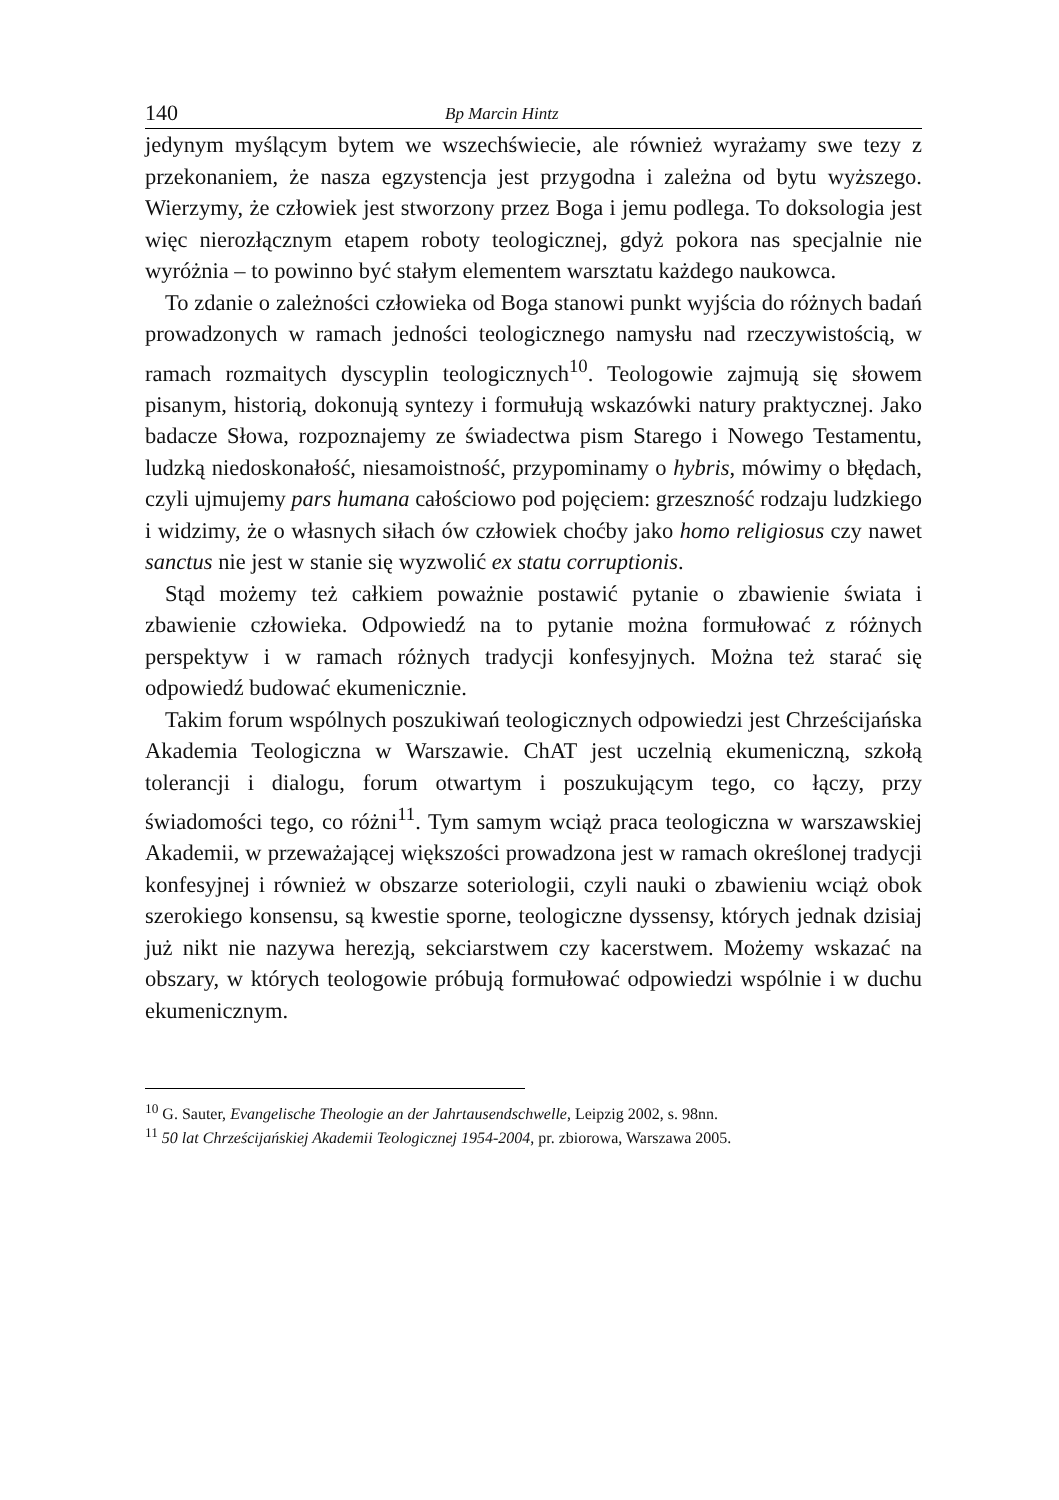140 Bp Marcin Hintz
jedynym myślącym bytem we wszechświecie, ale również wyrażamy swe tezy z przekonaniem, że nasza egzystencja jest przygodna i zależna od bytu wyższego. Wierzymy, że człowiek jest stworzony przez Boga i jemu podlega. To doksologia jest więc nierozłącznym etapem roboty teologicznej, gdyż pokora nas specjalnie nie wyróżnia – to powinno być stałym elementem warsztatu każdego naukowca.
To zdanie o zależności człowieka od Boga stanowi punkt wyjścia do różnych badań prowadzonych w ramach jedności teologicznego namysłu nad rzeczywistością, w ramach rozmaitych dyscyplin teologicznych<sup>10</sup>. Teologowie zajmują się słowem pisanym, historią, dokonują syntezy i formułują wskazówki natury praktycznej. Jako badacze Słowa, rozpoznajemy ze świadectwa pism Starego i Nowego Testamentu, ludzką niedoskonałość, niesamoistność, przypominamy o hybris, mówimy o błędach, czyli ujmujemy pars humana całościowo pod pojęciem: grzeszność rodzaju ludzkiego i widzimy, że o własnych siłach ów człowiek choćby jako homo religiosus czy nawet sanctus nie jest w stanie się wyzwolić ex statu corruptionis.
Stąd możemy też całkiem poważnie postawić pytanie o zbawienie świata i zbawienie człowieka. Odpowiedź na to pytanie można formułować z różnych perspektyw i w ramach różnych tradycji konfesyjnych. Można też starać się odpowiedź budować ekumenicznie.
Takim forum wspólnych poszukiwań teologicznych odpowiedzi jest Chrześcijańska Akademia Teologiczna w Warszawie. ChAT jest uczelnią ekumeniczną, szkołą tolerancji i dialogu, forum otwartym i poszukującym tego, co łączy, przy świadomości tego, co różni<sup>11</sup>. Tym samym wciąż praca teologiczna w warszawskiej Akademii, w przeważającej większości prowadzona jest w ramach określonej tradycji konfesyjnej i również w obszarze soteriologii, czyli nauki o zbawieniu wciąż obok szerokiego konsensu, są kwestie sporne, teologiczne dyssensy, których jednak dzisiaj już nikt nie nazywa herezją, sekciarstwem czy kacerstwem. Możemy wskazać na obszary, w których teologowie próbują formułować odpowiedzi wspólnie i w duchu ekumenicznym.
<sup>10</sup> G. Sauter, Evangelische Theologie an der Jahrtausendschwelle, Leipzig 2002, s. 98nn.
<sup>11</sup> 50 lat Chrześcijańskiej Akademii Teologicznej 1954-2004, pr. zbiorowa, Warszawa 2005.